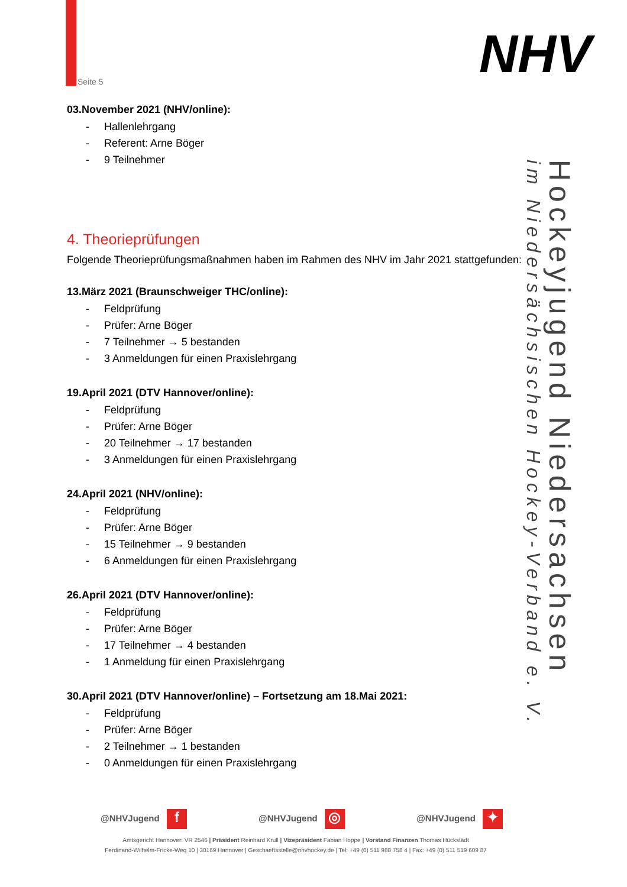Seite 5 NHV
Hockeyjugend Niedersachsen
im Niedersächsischen Hockey-Verband e. V.
03.November 2021 (NHV/online):
- Hallenlehrgang
- Referent: Arne Böger
- 9 Teilnehmer
4. Theorieprüfungen
Folgende Theorieprüfungsmaßnahmen haben im Rahmen des NHV im Jahr 2021 stattgefunden:
13.März 2021 (Braunschweiger THC/online):
- Feldprüfung
- Prüfer: Arne Böger
- 7 Teilnehmer → 5 bestanden
- 3 Anmeldungen für einen Praxislehrgang
19.April 2021 (DTV Hannover/online):
- Feldprüfung
- Prüfer: Arne Böger
- 20 Teilnehmer → 17 bestanden
- 3 Anmeldungen für einen Praxislehrgang
24.April 2021 (NHV/online):
- Feldprüfung
- Prüfer: Arne Böger
- 15 Teilnehmer → 9 bestanden
- 6 Anmeldungen für einen Praxislehrgang
26.April 2021 (DTV Hannover/online):
- Feldprüfung
- Prüfer: Arne Böger
- 17 Teilnehmer → 4 bestanden
- 1 Anmeldung für einen Praxislehrgang
30.April 2021 (DTV Hannover/online) – Fortsetzung am 18.Mai 2021:
- Feldprüfung
- Prüfer: Arne Böger
- 2 Teilnehmer → 1 bestanden
- 0 Anmeldungen für einen Praxislehrgang
@NHVJugend f
@NHVJugend ◎
@NHVJugend ✦
Amtsgericht Hannover: VR 2546 | Präsident Reinhard Krull | Vizepräsident Fabian Hoppe | Vorstand Finanzen Thomas Hückstädt
Ferdinand-Wilhelm-Fricke-Weg 10 | 30169 Hannover | Geschaeftsstelle@nhvhockey.de | Tel: +49 (0) 511 988 758 4 | Fax: +49 (0) 511 519 609 87